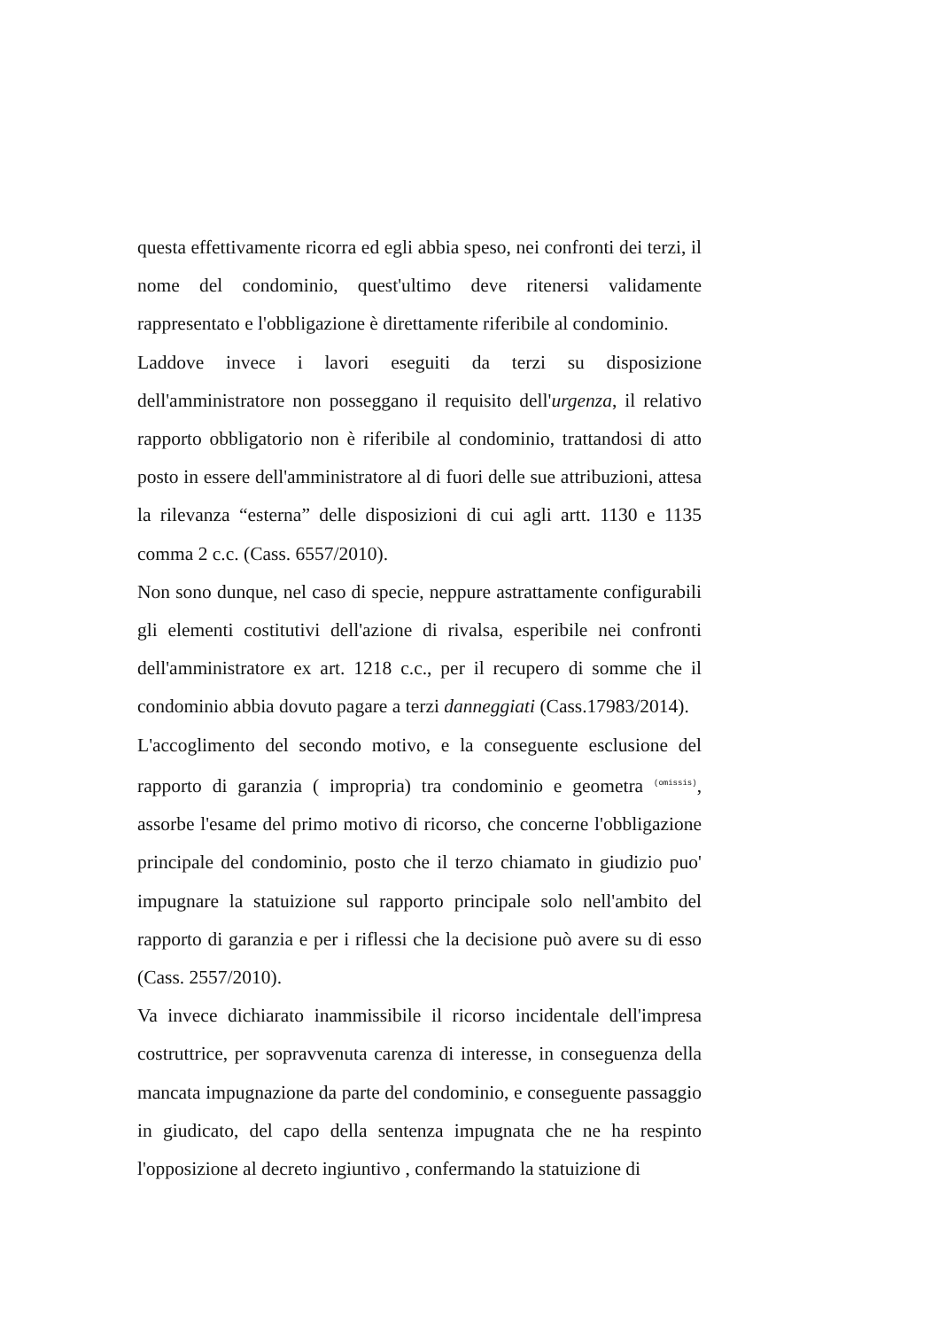questa effettivamente ricorra ed egli abbia speso, nei confronti dei terzi, il nome del condominio, quest'ultimo deve ritenersi validamente rappresentato e l'obbligazione è direttamente riferibile al condominio.
Laddove invece i lavori eseguiti da terzi su disposizione dell'amministratore non posseggano il requisito dell'urgenza, il relativo rapporto obbligatorio non è riferibile al condominio, trattandosi di atto posto in essere dell'amministratore al di fuori delle sue attribuzioni, attesa la rilevanza “esterna” delle disposizioni di cui agli artt. 1130 e 1135 comma 2 c.c. (Cass. 6557/2010).
Non sono dunque, nel caso di specie, neppure astrattamente configurabili gli elementi costitutivi dell'azione di rivalsa, esperibile nei confronti dell'amministratore ex art. 1218 c.c., per il recupero di somme che il condominio abbia dovuto pagare a terzi danneggiati (Cass.17983/2014).
L'accoglimento del secondo motivo, e la conseguente esclusione del rapporto di garanzia ( impropria) tra condominio e geometra (omissis), assorbe l'esame del primo motivo di ricorso, che concerne l'obbligazione principale del condominio, posto che il terzo chiamato in giudizio puo' impugnare la statuizione sul rapporto principale solo nell'ambito del rapporto di garanzia e per i riflessi che la decisione può avere su di esso (Cass. 2557/2010).
Va invece dichiarato inammissibile il ricorso incidentale dell'impresa costruttrice, per sopravvenuta carenza di interesse, in conseguenza della mancata impugnazione da parte del condominio, e conseguente passaggio in giudicato, del capo della sentenza impugnata che ne ha respinto l'opposizione al decreto ingiuntivo , confermando la statuizione di